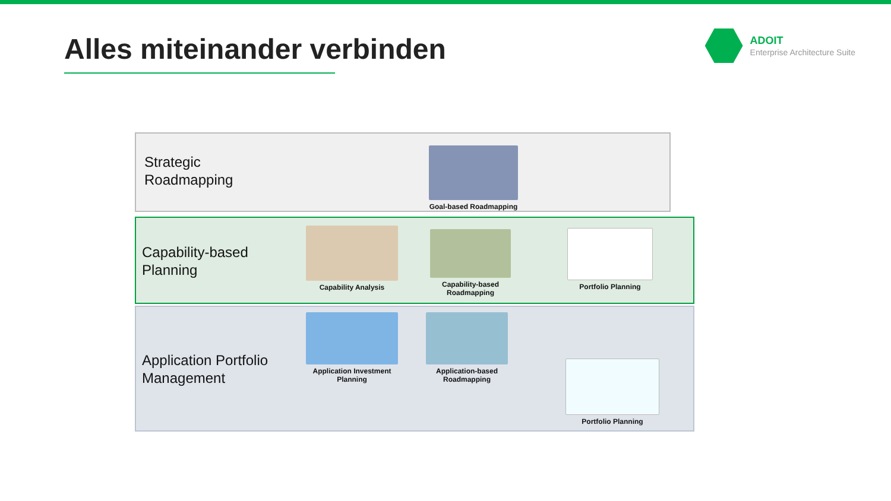Alles miteinander verbinden
ADOIT
Enterprise Architecture Suite
Strategic
Roadmapping
Capability-based
Planning
Application Portfolio
Management
Goal-based Roadmapping
Capability Analysis
Capability-based
Roadmapping
Portfolio Planning
Application Investment
Planning
Application-based
Roadmapping
Portfolio Planning